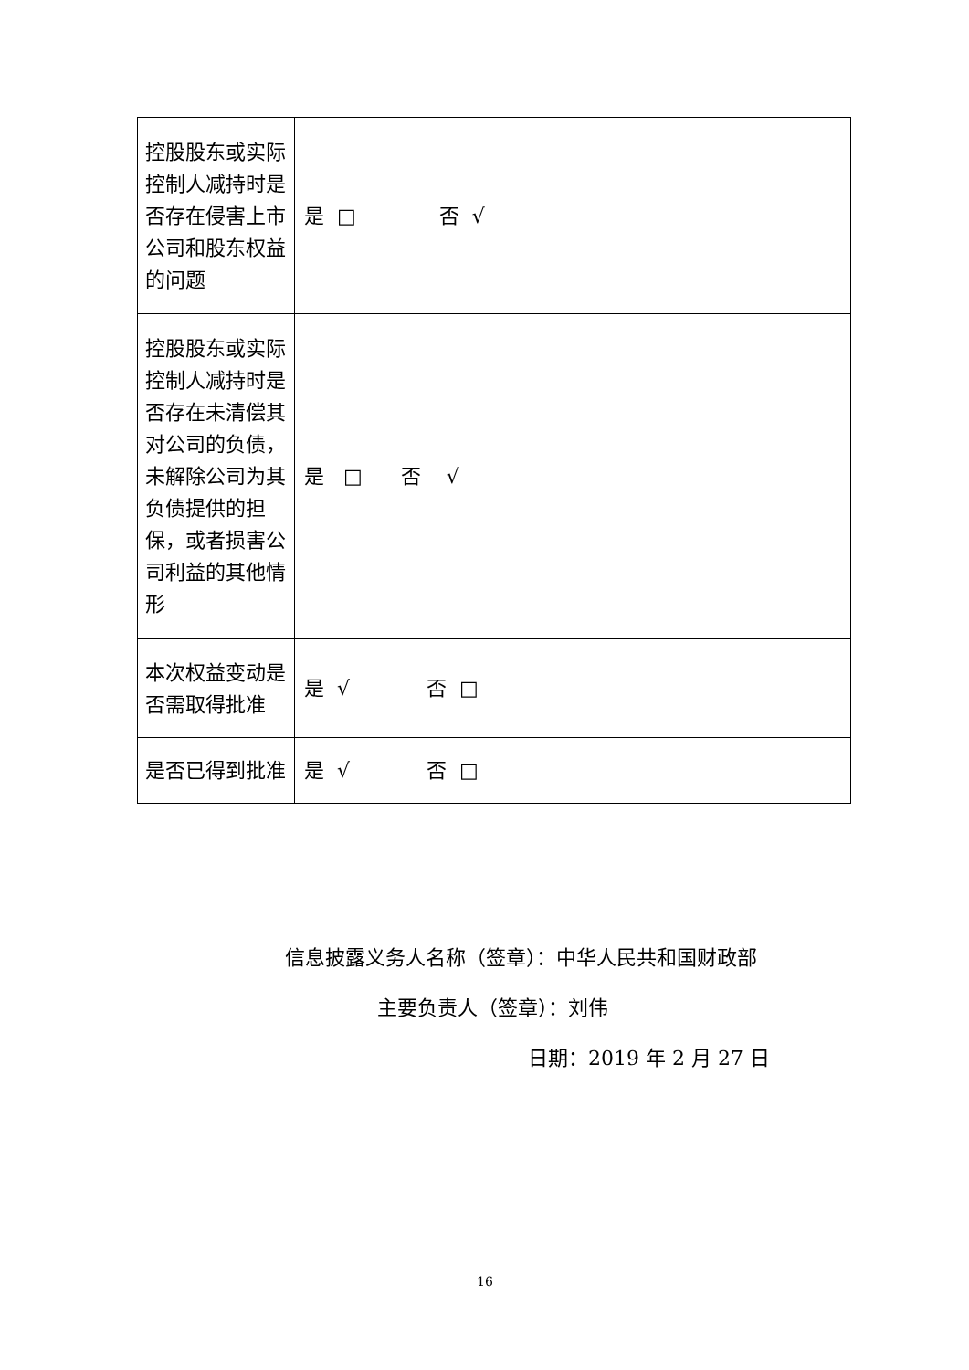| 控股股东或实际控制人减持时是否存在侵害上市公司和股东权益的问题 | 是 □ 否 √ |
| 控股股东或实际控制人减持时是否存在未清偿其对公司的负债，未解除公司为其负债提供的担保，或者损害公司利益的其他情形 | 是 □ 否 √ |
| 本次权益变动是否需取得批准 | 是 √ 否 □ |
| 是否已得到批准 | 是 √ 否 □ |
信息披露义务人名称（签章）：中华人民共和国财政部
主要负责人（签章）：刘伟
日期：2019 年 2 月 27 日
16